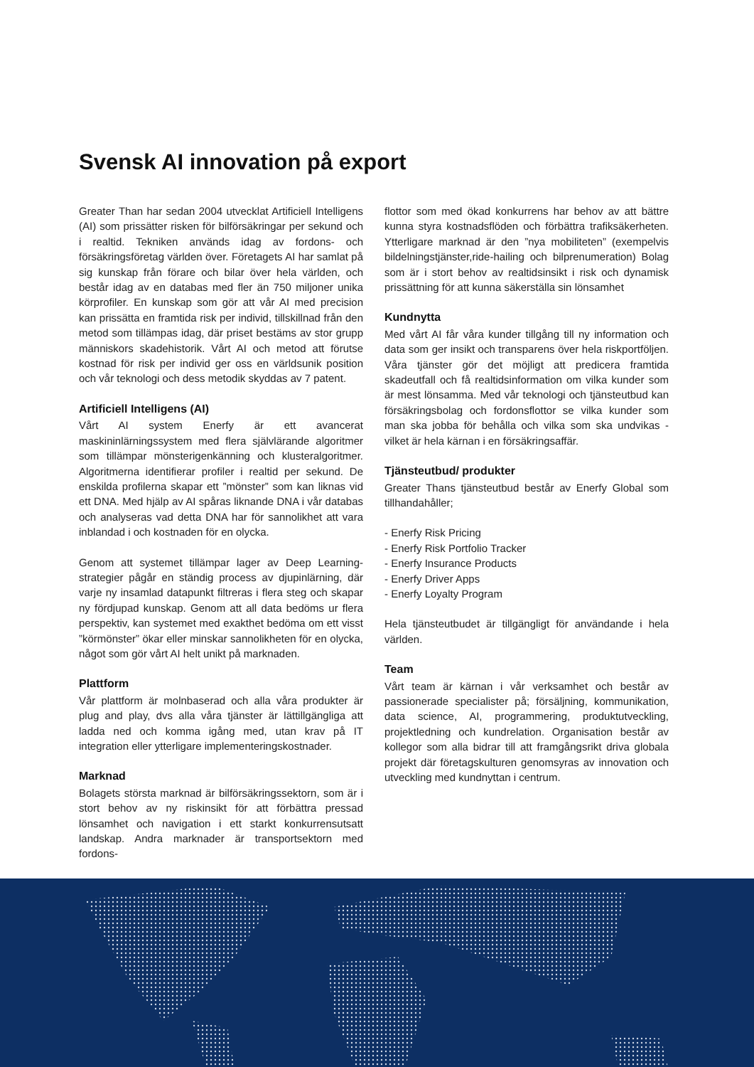Svensk AI innovation på export
Greater Than har sedan 2004 utvecklat Artificiell Intelligens (AI) som prissätter risken för bilförsäkringar per sekund och i realtid. Tekniken används idag av fordons- och försäkringsföretag världen över. Företagets AI har samlat på sig kunskap från förare och bilar över hela världen, och består idag av en databas med fler än 750 miljoner unika körprofiler. En kunskap som gör att vår AI med precision kan prissätta en framtida risk per individ, tillskillnad från den metod som tillämpas idag, där priset bestäms av stor grupp människors skadehistorik. Vårt AI och metod att förutse kostnad för risk per individ ger oss en världsunik position och vår teknologi och dess metodik skyddas av 7 patent.
Artificiell Intelligens (AI)
Vårt AI system Enerfy är ett avancerat maskininlärningssystem med flera självlärande algoritmer som tillämpar mönsterigenkänning och klusteralgoritmer. Algoritmerna identifierar profiler i realtid per sekund. De enskilda profilerna skapar ett ”mönster” som kan liknas vid ett DNA. Med hjälp av AI spåras liknande DNA i vår databas och analyseras vad detta DNA har för sannolikhet att vara inblandad i och kostnaden för en olycka.
Genom att systemet tillämpar lager av Deep Learning-strategier pågår en ständig process av djupinlärning, där varje ny insamlad datapunkt filtreras i flera steg och skapar ny fördjupad kunskap. Genom att all data bedöms ur flera perspektiv, kan systemet med exakthet bedöma om ett visst ”körmönster” ökar eller minskar sannolikheten för en olycka, något som gör vårt AI helt unikt på marknaden.
Plattform
Vår plattform är molnbaserad och alla våra produkter är plug and play, dvs alla våra tjänster är lättillgängliga att ladda ned och komma igång med, utan krav på IT integration eller ytterligare implementeringskostnader.
Marknad
Bolagets största marknad är bilförsäkringssektorn, som är i stort behov av ny riskinsikt för att förbättra pressad lönsamhet och navigation i ett starkt konkurrensutsatt landskap. Andra marknader är transportsektorn med fordons-
flottor som med ökad konkurrens har behov av att bättre kunna styra kostnadsflöden och förbättra trafiksäkerheten. Ytterligare marknad är den ”nya mobiliteten” (exempelvis bildelningstjänster,ride-hailing och bilprenumeration) Bolag som är i stort behov av realtidsinsikt i risk och dynamisk prissättning för att kunna säkerställa sin lönsamhet
Kundnytta
Med vårt AI får våra kunder tillgång till ny information och data som ger insikt och transparens över hela riskportföljen. Våra tjänster gör det möjligt att predicera framtida skadeutfall och få realtidsinformation om vilka kunder som är mest lönsamma. Med vår teknologi och tjänsteutbud kan försäkringsbolag och fordonsflottor se vilka kunder som man ska jobba för behålla och vilka som ska undvikas - vilket är hela kärnan i en försäkringsaffär.
Tjänsteutbud/ produkter
Greater Thans tjänsteutbud består av Enerfy Global som tillhandahåller;
- Enerfy Risk Pricing
- Enerfy Risk Portfolio Tracker
- Enerfy Insurance Products
- Enerfy Driver Apps
- Enerfy Loyalty Program
Hela tjänsteutbudet är tillgängligt för användande i hela världen.
Team
Vårt team är kärnan i vår verksamhet och består av passionerade specialister på; försäljning, kommunikation, data science, AI, programmering, produktutveckling, projektledning och kundrelation. Organisation består av kollegor som alla bidrar till att framgångsrikt driva globala projekt där företagskulturen genomsyras av innovation och utveckling med kundnyttan i centrum.